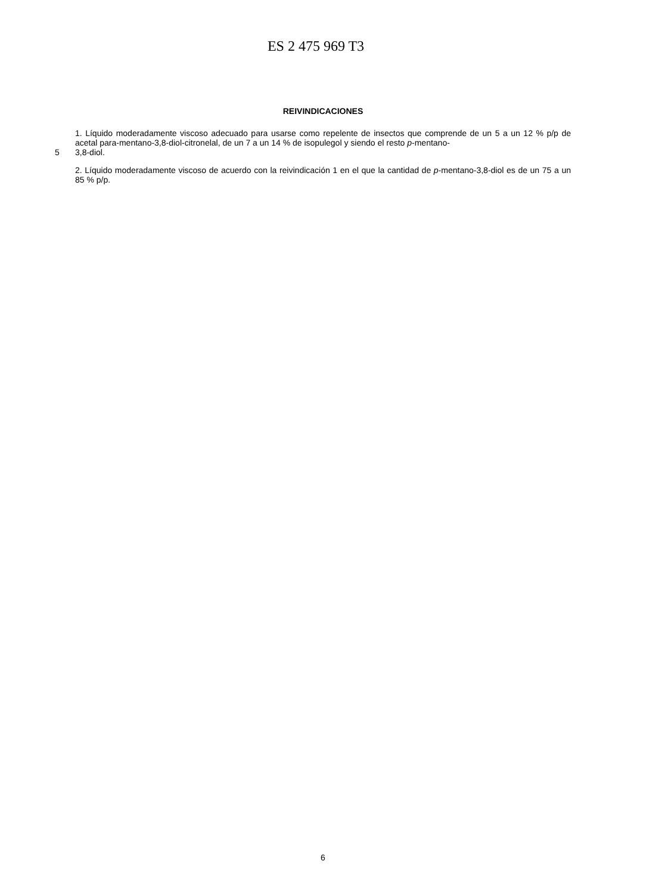ES 2 475 969 T3
REIVINDICACIONES
1. Líquido moderadamente viscoso adecuado para usarse como repelente de insectos que comprende de un 5 a un 12 % p/p de acetal para-mentano-3,8-diol-citronelal, de un 7 a un 14 % de isopulegol y siendo el resto p-mentano-
5 3,8-diol.
2. Líquido moderadamente viscoso de acuerdo con la reivindicación 1 en el que la cantidad de p-mentano-3,8-diol es de un 75 a un 85 % p/p.
6